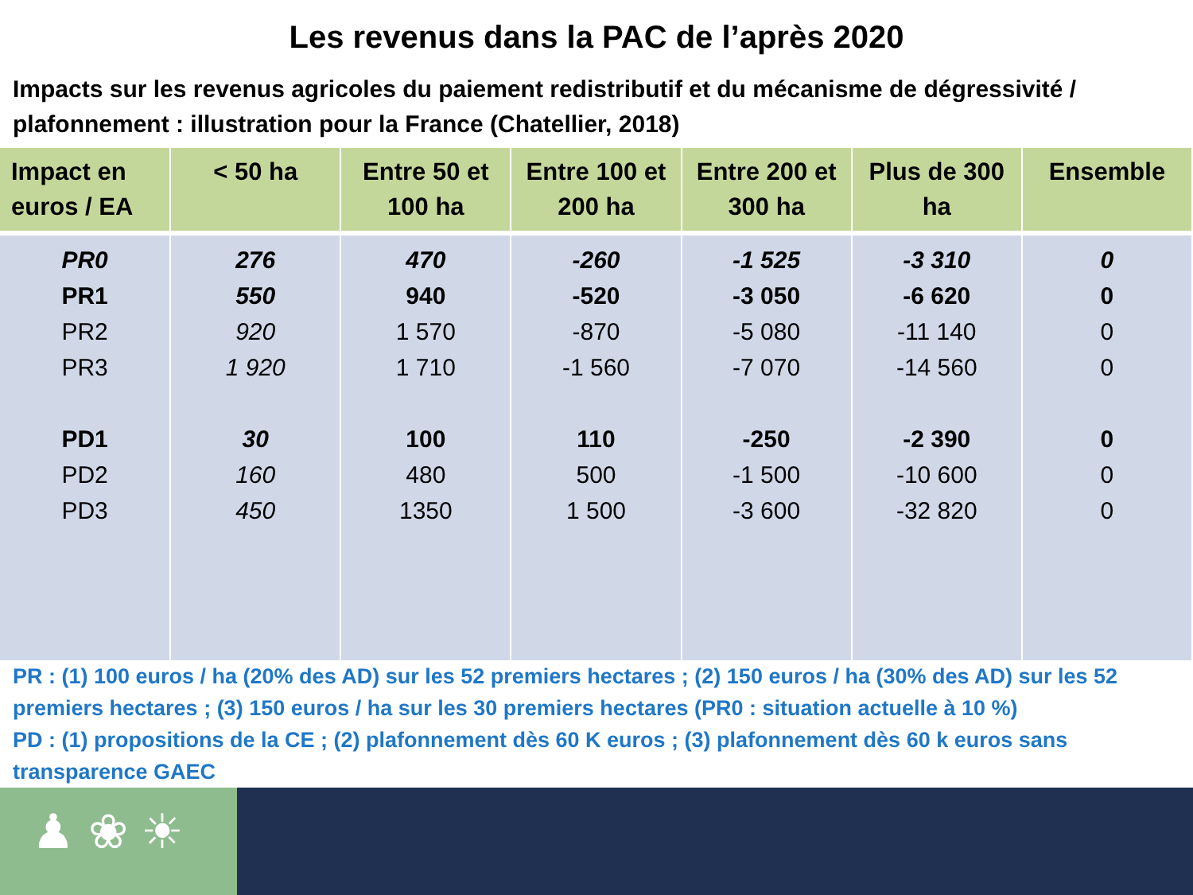Les revenus dans la PAC de l’après 2020
Impacts sur les revenus agricoles du paiement redistributif et du mécanisme de dégressivité / plafonnement : illustration pour la France (Chatellier, 2018)
| Impact en euros / EA | < 50 ha | Entre 50 et 100 ha | Entre 100 et 200 ha | Entre 200 et 300 ha | Plus de 300 ha | Ensemble |
| --- | --- | --- | --- | --- | --- | --- |
| PR0 PR1 PR2 PR3 PD1 PD2 PD3 | 276 550 920 1 920 30 160 450 | 470 940 1 570 1 710 100 480 1350 | -260 -520 -870 -1 560 110 500 1 500 | -1 525 -3 050 -5 080 -7 070 -250 -1 500 -3 600 | -3 310 -6 620 -11 140 -14 560 -2 390 -10 600 -32 820 | 0 0 0 0 0 0 0 |
PR : (1) 100 euros / ha (20% des AD) sur les 52 premiers hectares ; (2) 150 euros / ha (30% des AD) sur les 52 premiers hectares ; (3) 150 euros / ha sur les 30 premiers hectares (PR0 : situation actuelle à 10 %)
PD : (1) propositions de la CE ; (2) plafonnement dès 60 K euros ; (3) plafonnement dès 60 k euros sans transparence GAEC
♟ ❀ ☀